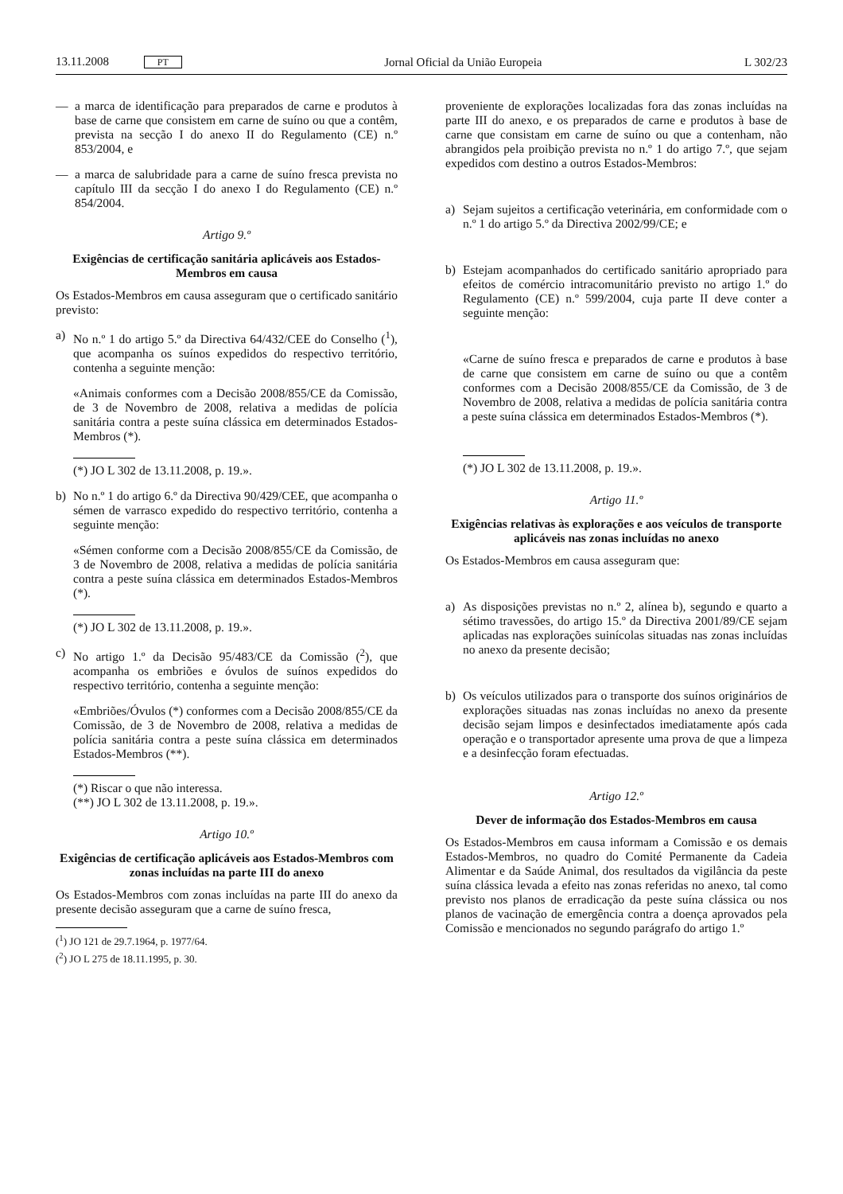13.11.2008 PT Jornal Oficial da União Europeia L 302/23
— a marca de identificação para preparados de carne e produtos à base de carne que consistem em carne de suíno ou que a contêm, prevista na secção I do anexo II do Regulamento (CE) n.º 853/2004, e
— a marca de salubridade para a carne de suíno fresca prevista no capítulo III da secção I do anexo I do Regulamento (CE) n.º 854/2004.
Artigo 9.º
Exigências de certificação sanitária aplicáveis aos Estados-Membros em causa
Os Estados-Membros em causa asseguram que o certificado sanitário previsto:
a) No n.º 1 do artigo 5.º da Directiva 64/432/CEE do Conselho (<sup>1</sup>), que acompanha os suínos expedidos do respectivo território, contenha a seguinte menção:
«Animais conformes com a Decisão 2008/855/CE da Comissão, de 3 de Novembro de 2008, relativa a medidas de polícia sanitária contra a peste suína clássica em determinados Estados-Membros (*).
(*) JO L 302 de 13.11.2008, p. 19.».
b) No n.º 1 do artigo 6.º da Directiva 90/429/CEE, que acompanha o sémen de varrasco expedido do respectivo território, contenha a seguinte menção:
«Sémen conforme com a Decisão 2008/855/CE da Comissão, de 3 de Novembro de 2008, relativa a medidas de polícia sanitária contra a peste suína clássica em determinados Estados-Membros (*).
(*) JO L 302 de 13.11.2008, p. 19.».
c) No artigo 1.º da Decisão 95/483/CE da Comissão (<sup>2</sup>), que acompanha os embriões e óvulos de suínos expedidos do respectivo território, contenha a seguinte menção:
«Embriões/Óvulos (*) conformes com a Decisão 2008/855/CE da Comissão, de 3 de Novembro de 2008, relativa a medidas de polícia sanitária contra a peste suína clássica em determinados Estados-Membros (**).
(*) Riscar o que não interessa.
(**) JO L 302 de 13.11.2008, p. 19.».
Artigo 10.º
Exigências de certificação aplicáveis aos Estados-Membros com zonas incluídas na parte III do anexo
Os Estados-Membros com zonas incluídas na parte III do anexo da presente decisão asseguram que a carne de suíno fresca,
(<sup>1</sup>) JO 121 de 29.7.1964, p. 1977/64.
(<sup>2</sup>) JO L 275 de 18.11.1995, p. 30.
proveniente de explorações localizadas fora das zonas incluídas na parte III do anexo, e os preparados de carne e produtos à base de carne que consistam em carne de suíno ou que a contenham, não abrangidos pela proibição prevista no n.º 1 do artigo 7.º, que sejam expedidos com destino a outros Estados-Membros:
a) Sejam sujeitos a certificação veterinária, em conformidade com o n.º 1 do artigo 5.º da Directiva 2002/99/CE; e
b) Estejam acompanhados do certificado sanitário apropriado para efeitos de comércio intracomunitário previsto no artigo 1.º do Regulamento (CE) n.º 599/2004, cuja parte II deve conter a seguinte menção:
«Carne de suíno fresca e preparados de carne e produtos à base de carne que consistem em carne de suíno ou que a contêm conformes com a Decisão 2008/855/CE da Comissão, de 3 de Novembro de 2008, relativa a medidas de polícia sanitária contra a peste suína clássica em determinados Estados-Membros (*).
(*) JO L 302 de 13.11.2008, p. 19.».
Artigo 11.º
Exigências relativas às explorações e aos veículos de transporte aplicáveis nas zonas incluídas no anexo
Os Estados-Membros em causa asseguram que:
a) As disposições previstas no n.º 2, alínea b), segundo e quarto a sétimo travessões, do artigo 15.º da Directiva 2001/89/CE sejam aplicadas nas explorações suinícolas situadas nas zonas incluídas no anexo da presente decisão;
b) Os veículos utilizados para o transporte dos suínos originários de explorações situadas nas zonas incluídas no anexo da presente decisão sejam limpos e desinfectados imediatamente após cada operação e o transportador apresente uma prova de que a limpeza e a desinfecção foram efectuadas.
Artigo 12.º
Dever de informação dos Estados-Membros em causa
Os Estados-Membros em causa informam a Comissão e os demais Estados-Membros, no quadro do Comité Permanente da Cadeia Alimentar e da Saúde Animal, dos resultados da vigilância da peste suína clássica levada a efeito nas zonas referidas no anexo, tal como previsto nos planos de erradicação da peste suína clássica ou nos planos de vacinação de emergência contra a doença aprovados pela Comissão e mencionados no segundo parágrafo do artigo 1.º